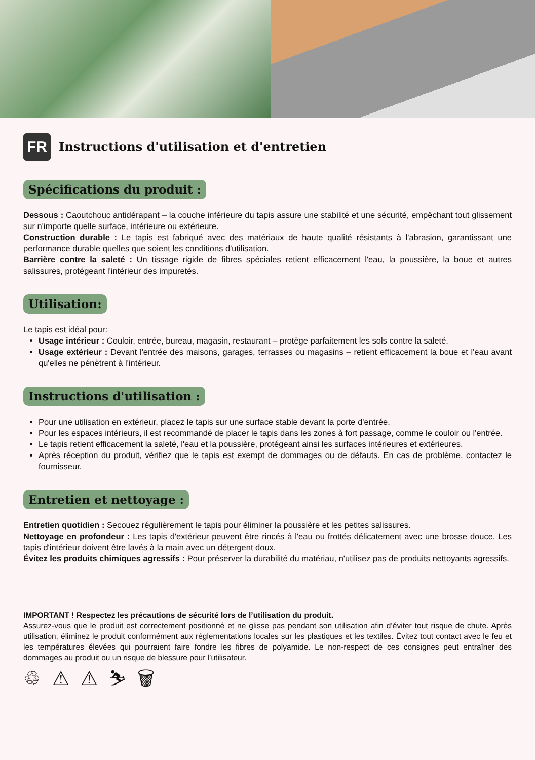FR
Instructions d'utilisation et d'entretien
Spécifications du produit :
Dessous : Caoutchouc antidérapant – la couche inférieure du tapis assure une stabilité et une sécurité, empêchant tout glissement sur n'importe quelle surface, intérieure ou extérieure.
Construction durable : Le tapis est fabriqué avec des matériaux de haute qualité résistants à l'abrasion, garantissant une performance durable quelles que soient les conditions d'utilisation.
Barrière contre la saleté : Un tissage rigide de fibres spéciales retient efficacement l'eau, la poussière, la boue et autres salissures, protégeant l'intérieur des impuretés.
Utilisation:
Le tapis est idéal pour:
Usage intérieur : Couloir, entrée, bureau, magasin, restaurant – protège parfaitement les sols contre la saleté.
Usage extérieur : Devant l'entrée des maisons, garages, terrasses ou magasins – retient efficacement la boue et l'eau avant qu'elles ne pénètrent à l'intérieur.
Instructions d'utilisation :
Pour une utilisation en extérieur, placez le tapis sur une surface stable devant la porte d'entrée.
Pour les espaces intérieurs, il est recommandé de placer le tapis dans les zones à fort passage, comme le couloir ou l'entrée.
Le tapis retient efficacement la saleté, l'eau et la poussière, protégeant ainsi les surfaces intérieures et extérieures.
Après réception du produit, vérifiez que le tapis est exempt de dommages ou de défauts. En cas de problème, contactez le fournisseur.
Entretien et nettoyage :
Entretien quotidien : Secouez régulièrement le tapis pour éliminer la poussière et les petites salissures.
Nettoyage en profondeur : Les tapis d'extérieur peuvent être rincés à l'eau ou frottés délicatement avec une brosse douce. Les tapis d'intérieur doivent être lavés à la main avec un détergent doux.
Évitez les produits chimiques agressifs : Pour préserver la durabilité du matériau, n'utilisez pas de produits nettoyants agressifs.
IMPORTANT ! Respectez les précautions de sécurité lors de l’utilisation du produit.
Assurez-vous que le produit est correctement positionné et ne glisse pas pendant son utilisation afin d’éviter tout risque de chute. Après utilisation, éliminez le produit conformément aux réglementations locales sur les plastiques et les textiles. Évitez tout contact avec le feu et les températures élevées qui pourraient faire fondre les fibres de polyamide. Le non-respect de ces consignes peut entraîner des dommages au produit ou un risque de blessure pour l’utilisateur.
♲ ⚠ ⚠ ⛷ 🗑